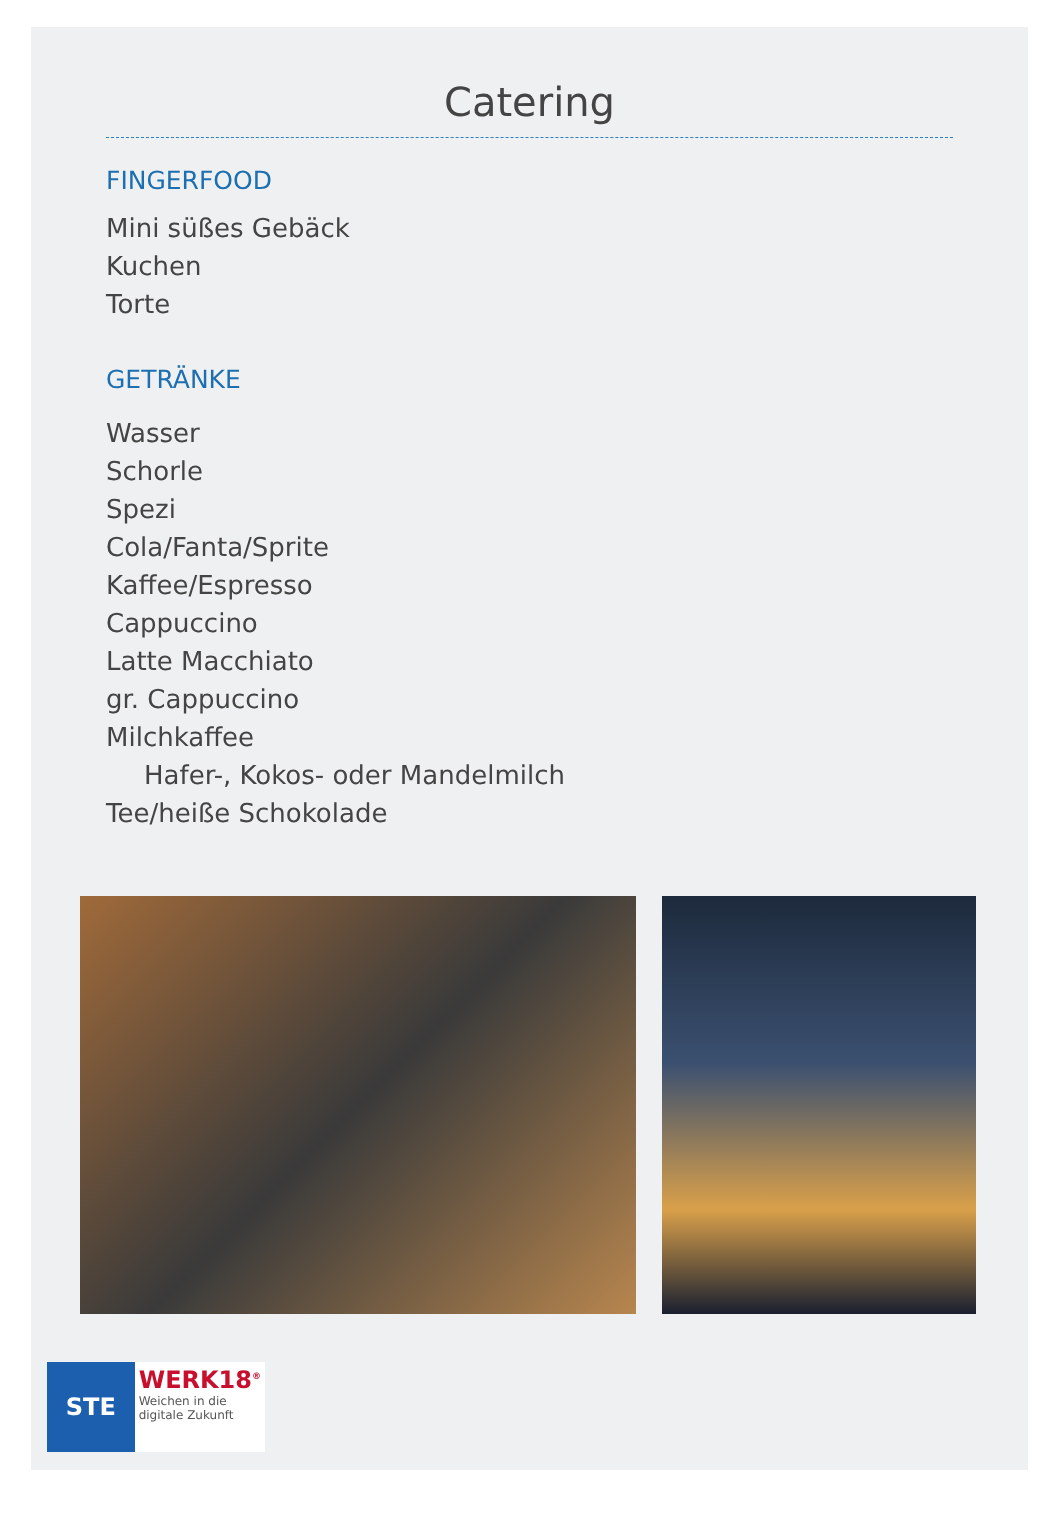Catering
FINGERFOOD
Mini süßes Gebäck
Kuchen
Torte
GETRÄNKE
Wasser
Schorle
Spezi
Cola/Fanta/Sprite
Kaffee/Espresso
Cappuccino
Latte Macchiato
gr. Cappuccino
Milchkaffee
Hafer-, Kokos- oder Mandelmilch
Tee/heiße Schokolade
STE
WERK18<sup>®</sup>
Weichen in die
digitale Zukunft